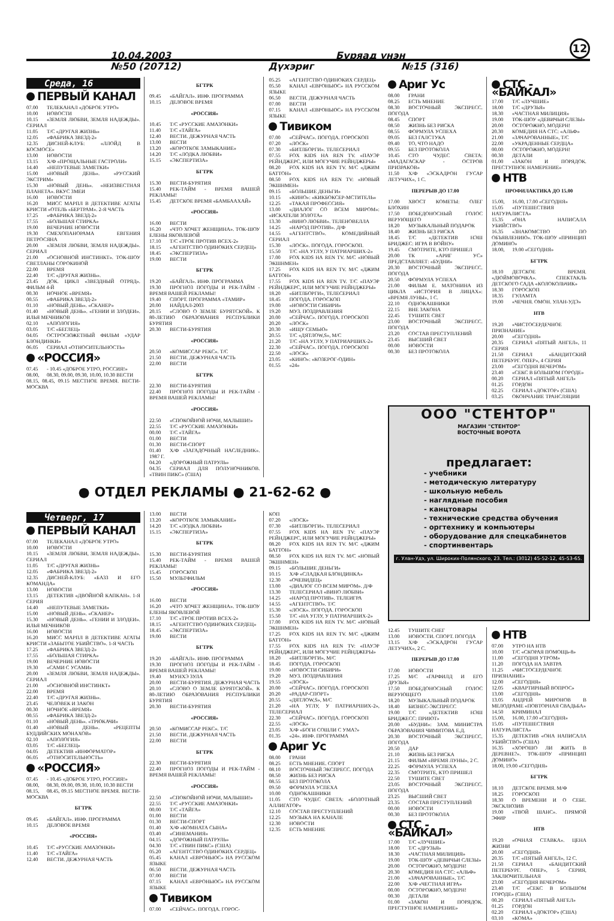10.04.2003 Буряад үнэн 12
№50 (20712) Дүхэриг №15 (316)
Среда, 16
ПЕРВЫЙ КАНАЛ
07.00 ТЕЛЕКАНАЛ «ДОБРОЕ УТРО»
10.00 НОВОСТИ
10.15 «ЗЕМЛЯ ЛЮБВИ, ЗЕМЛЯ НАДЕЖДЫ». СЕРИАЛ
11.05 Т/С «ДРУГАЯ ЖИЗНЬ»
12.05 «ФАБРИКА ЗВЕЗД-2»
12.35 ДИСНЕЙ-КЛУБ: «ЛЛОЙД В КОСМОСЕ»
13.00 НОВОСТИ
13.15 Х/Ф «ПРОЩАЛЬНЫЕ ГАСТРОЛИ»
14.40 «НЕПУТЕВЫЕ ЗАМЕТКИ»
15.00 «НОВЫЙ ДЕНЬ». «РУССКИЙ ЭКСТРИМ»
15.30 «НОВЫЙ ДЕНЬ». «НЕИЗВЕСТНАЯ ПЛАНЕТА». ВКУС ЗМЕИ
16.00 НОВОСТИ
16.20 МИСС МАРПЛ В ДЕТЕКТИВЕ АГАТЫ КРИСТИ «ОТЕЛЬ «БЕРТРАМ». 2-Я ЧАСТЬ
17.25 «ФАБРИКА ЗВЕЗД-2»
17.55 «БОЛЬШАЯ СТИРКА»
19.00 ВЕЧЕРНИЕ НОВОСТИ
19.30 СМЕХОПАНОРАМА ЕВГЕНИЯ ПЕТРОСЯНА
20.00 «ЗЕМЛЯ ЛЮБВИ, ЗЕМЛЯ НАДЕЖДЫ». СЕРИАЛ
21.00 «ОСНОВНОЙ ИНСТИНКТ». ТОК-ШОУ СВЕТЛАНЫ СОРОКИНОЙ
22.00 ВРЕМЯ
22.40 Т/С «ДРУГАЯ ЖИЗНЬ».
23.45 ДОК. ЦИКЛ «ЗВЕЗДНЫЙ ОТРЯД». ФИЛЬМ 4-Й
00.30 НОЧНОЕ «ВРЕМЯ»
00.55 «ФАБРИКА ЗВЕЗД-2»
01.10 «НОВЫЙ ДЕНЬ». «СКАНЕР»
01.40 «НОВЫЙ ДЕНЬ». «ГЕНИИ И ЗЛОДЕИ». ИЛЬЯ МЕЧНИКОВ
02.10 «АПОЛОГИЯ»
03.05 Т/С «БЕГЛЕЦ»
04.05 ОСТРОСЮЖЕТНЫЙ ФИЛЬМ «УДАР БЛОНДИНКИ»
06.05 СЕРИАЛ «ОТНОСИТЕЛЬНОСТЬ»
«РОССИЯ»
07.45 - 10.45 «ДОБРОЕ УТРО, РОССИЯ!»
08.00, 08.30, 09.00, 09.30, 10.00, 10.30 ВЕСТИ
08.15, 08.45, 09.15 МЕСТНОЕ ВРЕМЯ. ВЕСТИ-МОСКВА
БГТРК
09.45 «БАЙГАЛ». ИНФ. ПРОГРАММА
10.15 ДЕЛОВОЕ ВРЕМЯ
«РОССИЯ»
10.45 Т/С «РУССКИЕ АМАЗОНКИ»
11.40 Т/С «ТАЙГА»
12.40 ВЕСТИ. ДЕЖУРНАЯ ЧАСТЬ
13.00 ВЕСТИ
13.20 «КОРОТКОЕ ЗАМЫКАНИЕ»
14.20 Т/С «ЛОДКА ЛЮБВИ»
15.15 «ЭКСПЕРТИЗА»
БГТРК
15.30 ВЕСТИ-БУРЯТИЯ
15.40 РЕК-ТАЙМ - ВРЕМЯ ВАШЕЙ РЕКЛАМЫ!
15.45 ДЕТСКОЕ ВРЕМЯ «БАМБААХАЙ»
«РОССИЯ»
16.00 ВЕСТИ
16.20 «ЧТО ХОЧЕТ ЖЕНЩИНА». ТОК-ШОУ ЕЛЕНЫ ЯКОВЛЕВОЙ
17.10 Т/С «ТРОЕ ПРОТИВ ВСЕХ-2»
18.15 «АГЕНТСТВО ОДИНОКИХ СЕРДЕЦ»
18.45 «ЭКСПЕРТИЗА»
19.00 ВЕСТИ
БГТРК
19.20 «БАЙГАЛ». ИНФ. ПРОГРАММА
19.30 ПРОГНОЗ ПОГОДЫ И РЕК-ТАЙМ - ВРЕМЯ ВАШЕЙ РЕКЛАМЫ!
19.40 СПОРТ. ПРОГРАММА «ТАМИР»
20.00 НАЙДАЛ-2003
20.15 «СЛОВО О ЗЕМЛЕ БУРЯТСКОЙ». К 80-ЛЕТИЮ ОБРАЗОВАНИЯ РЕСПУБЛИКИ БУРЯТИЯ
20.30 ВЕСТИ-БУРЯТИЯ
«РОССИЯ»
20.50 «КОМИССАР РЕКС». Т/С
21.50 ВЕСТИ. ДЕЖУРНАЯ ЧАСТЬ
22.00 ВЕСТИ
БГТРК
22.30 ВЕСТИ-БУРЯТИЯ
22.40 ПРОГНОЗ ПОГОДЫ И РЕК-ТАЙМ - ВРЕМЯ ВАШЕЙ РЕКЛАМЫ!
«РОССИЯ»
22.50 «СПОКОЙНОЙ НОЧИ, МАЛЫШИ!»
22.55 Т/С «РУССКИЕ АМАЗОНКИ»
00.00 Т/С «ТАЙГА»
01.00 ВЕСТИ
01.30 ВЕСТИ-СПОРТ
01.40 Х/Ф «ЗАГАДОЧНЫЙ НАСЛЕДНИК». 1987 Г.
04.20 «ДОРОЖНЫЙ ПАТРУЛЬ»
04.35 СЕРИАЛ ДЛЯ ПОЛУНОЧНИКОВ. «ТВИН ПИКС» (США)
05.25 «АГЕНТСТВО ОДИНОКИХ СЕРДЕЦ»
05.50 КАНАЛ «ЕВРОНЬЮС» НА РУССКОМ ЯЗЫКЕ
06.50 ВЕСТИ. ДЕЖУРНАЯ ЧАСТЬ
07.00 ВЕСТИ
07.15 КАНАЛ «ЕВРОНЬЮС» НА РУССКОМ ЯЗЫКЕ
Тивиком
07.00 «СЕЙЧАС». ПОГОДА. ГОРОСКОП
07.20 «ЛОСК»
07.30 «БИТЛБОРГИ». ТЕЛЕСЕРИАЛ
07.55 FOX KIDS НА REN TV. «ПАУЭР РЕЙНДЖЕРС, ИЛИ МОГУЧИЕ РЕЙНДЖЕРЫ»
08.20 FOX KIDS НА REN TV. М/С «ДЖИМ БАТТОН»
08.50 FOX KIDS НА REN TV: «НОВЫЙ ЭКШНМЕН»
09.15 «БОЛЬШИЕ ДЕНЬГИ»
10.15 «КИНО»: «КИКБОКСЕР-МСТИТЕЛЬ»
12.25 «ТАКАЯ ПРОФЕССИЯ»
13.00 «ДИАЛОГ СО ВСЕМ МИРОМ»: «ИСКАТЕЛИ ЗОЛОТА»
13.30 «ВИНО ЛЮБВИ». ТЕЛЕНОВЕЛЛА
14.25 «НАРОД ПРОТИВ». Д/Ф
14.55 «АГЕНТСТВО». КОМЕДИЙНЫЙ СЕРИАЛ
15.30 «ЛОСК». ПОГОДА. ГОРОСКОП.
15.50 Т/С «НА УГЛУ, У ПАТРИАРШИХ-2»
17.00 FOX KIDS НА REN TV. М/С «НОВЫЙ ЭКШНМЕН»
17.25 FOX KIDS НА REN TV. М/С «ДЖИМ БАТТОН»
17.55 FOX KIDS НА REN TV. Т/С «ПАУЭР РЕЙНДЖЕРС, ИЛИ МОГУЧИЕ РЕЙНДЖЕРЫ»
18.20 «БИТЛБОРГИ», ТЕЛЕСЕРИАЛ
18.45 ПОГОДА. ГОРОСКОП
19.00 «НОВОСТИ СИБИРИ»
19.20 МУЗ. ПОЗДРАВЛЕНИЯ
20.00 «СЕЙЧАС». ПОГОДА. ГОРОСКОП
20.20 «ЛОСК»
20.30 «ИЩУ СЕМЬЮ»
20.55 Т/С «ДЯТЛОW,S», М/С
21.20 Т/С «НА УГЛУ, У ПАТРИАРШИХ-2»
22.30 «СЕЙЧАС». ПОГОДА. ГОРОСКОП
22.50 «ЛОСК»
23.05 «КИНО»: «КОЗЕРОГ-ОДИН»
01.55 «24»
● ОТДЕЛ РЕКЛАМЫ ● 21-62-62 ●
Четверг, 17
ПЕРВЫЙ КАНАЛ
07.00 ТЕЛЕКАНАЛ «ДОБРОЕ УТРО»
10.00 НОВОСТИ
10.15 «ЗЕМЛЯ ЛЮБВИ, ЗЕМЛЯ НАДЕЖДЫ». СЕРИАЛ
11.05 Т/С «ДРУГАЯ ЖИЗНЬ»
12.05 «ФАБРИКА ЗВЕЗД-2»
12.35 ДИСНЕЙ-КЛУБ: «БАЗЗ И ЕГО КОМАНДА»
13.00 НОВОСТИ
13.15 ДЕТЕКТИВ «ДВОЙНОЙ КАПКАН». 1-Я СЕРИЯ
14.40 «НЕПУТЕВЫЕ ЗАМЕТКИ»
15.00 «НОВЫЙ ДЕНЬ». «СКАНЕР»
15.30 «НОВЫЙ ДЕНЬ». «ГЕНИИ И ЗЛОДЕИ». ИЛЬЯ МЕЧНИКОВ
16.00 НОВОСТИ
16.20 МИСС МАРПЛ В ДЕТЕКТИВЕ АГАТЫ КРИСТИ «ЗАБЫТОЕ УБИЙСТВО». 1-Я ЧАСТЬ
17.25 «ФАБРИКА ЗВЕЗД-2»
17.55 «БОЛЬШАЯ СТИРКА»
19.00 ВЕЧЕРНИЕ НОВОСТИ
19.30 «САМИ С УСАМИ»
20.00 «ЗЕМЛЯ ЛЮБВИ, ЗЕМЛЯ НАДЕЖДЫ». СЕРИАЛ
21.00 «ОСНОВНОЙ ИНСТИНКТ»
22.00 ВРЕМЯ
22.40 Т/С «ДРУГАЯ ЖИЗНЬ».
23.45 ЧЕЛОВЕК И ЗАКОН
00.30 НОЧНОЕ «ВРЕМЯ»
00.55 «ФАБРИКА ЗВЕЗД-2»
01.10 «НОВЫЙ ДЕНЬ». «ТРЮКАЧИ»
01.40 «НОВЫЙ ДЕНЬ». «РЕЦЕПТЫ БУДДИЙСКИХ МОНАХОВ»
02.10 «АПОЛОГИЯ»
03.05 Т/С «БЕГЛЕЦ»
04.05 ДЕТЕКТИВ «ИНФОРМАТОР»
06.05 «ОТНОСИТЕЛЬНОСТЬ»
«РОССИЯ»
07.45 - 10.45 «ДОБРОЕ УТРО, РОССИЯ!»
08.00, 08.30, 09.00, 09.30, 10.00, 10.30 ВЕСТИ
08.15, 08.45, 09.15 МЕСТНОЕ ВРЕМЯ. ВЕСТИ-МОСКВА
БГТРК
09.45 «БАЙГАЛ». ИНФ. ПРОГРАММА
10.15 ДЕЛОВОЕ ВРЕМЯ
«РОССИЯ»
10.45 Т/С «РУССКИЕ АМАЗОНКИ»
11.40 Т/С «ТАЙГА»
12.40 ВЕСТИ. ДЕЖУРНАЯ ЧАСТЬ
13.00 ВЕСТИ
13.20 «КОРОТКОЕ ЗАМЫКАНИЕ»
14.20 Т/С «ЛОДКА ЛЮБВИ»
15.15 «ЭКСПЕРТИЗА»
БГТРК
15.30 ВЕСТИ-БУРЯТИЯ
15.40 РЕК-ТАЙМ - ВРЕМЯ ВАШЕЙ РЕКЛАМЫ!
15.45 ГОРОСКОП
15.50 МУЛЬТФИЛЬМ
«РОССИЯ»
16.00 ВЕСТИ
16.20 «ЧТО ХОЧЕТ ЖЕНЩИНА». ТОК-ШОУ ЕЛЕНЫ ЯКОВЛЕВОЙ
17.10 Т/С «ТРОЕ ПРОТИВ ВСЕХ-2»
18.15 «АГЕНТСТВО ОДИНОКИХ СЕРДЕЦ»
18.45 «ЭКСПЕРТИЗА»
19.00 ВЕСТИ
БГТРК
19.20 «БАЙГАЛ». ИНФ. ПРОГРАММА
19.30 ПРОГНОЗ ПОГОДЫ И РЕК-ТАЙМ - ВРЕМЯ ВАШЕЙ РЕКЛАМЫ!
19.40 МУНХЭ ЗУЛА
20.00 ВЕСТИ-БУРЯТИЯ. ДЕЖУРНАЯ ЧАСТЬ
20.10 «СЛОВО О ЗЕМЛЕ БУРЯТСКОЙ». К 80-ЛЕТИЮ ОБРАЗОВАНИЯ РЕСПУБЛИКИ БУРЯТИЯ
20.30 ВЕСТИ-БУРЯТИЯ
«РОССИЯ»
20.50 «КОМИССАР РЕКС». Т/С
21.50 ВЕСТИ. ДЕЖУРНАЯ ЧАСТЬ
22.00 ВЕСТИ
БГТРК
22.30 ВЕСТИ-БУРЯТИЯ
22.40 ПРОГНОЗ ПОГОДЫ И РЕК-ТАЙМ - ВРЕМЯ ВАШЕЙ РЕКЛАМЫ!
«РОССИЯ»
22.50 «СПОКОЙНОЙ НОЧИ, МАЛЫШИ!»
22.55 Т/С «РУССКИЕ АМАЗОНКИ»
00.00 Т/С «ТАЙГА»
01.00 ВЕСТИ
01.30 ВЕСТИ-СПОРТ
01.40 Х/Ф «КОМНАТА СЫНА»
03.40 «СИНЕМАНИЯ»
04.15 «ДОРОЖНЫЙ ПАТРУЛЬ»
04.30 Т/С «ТВИН ПИКС» (США)
05.20 «АГЕНТСТВО ОДИНОКИХ СЕРДЕЦ»
05.45 КАНАЛ «ЕВРОНЬЮС» НА РУССКОМ ЯЗЫКЕ
06.50 ВЕСТИ. ДЕЖУРНАЯ ЧАСТЬ
07.00 ВЕСТИ
07.15 КАНАЛ «ЕВРОНЬЮС» НА РУССКОМ ЯЗЫКЕ
Тивиком
07.00 «СЕЙЧАС». ПОГОДА. ГОРОС-
КОП
07.20 «ЛОСК»
07.30 «БИТЛБОРГИ». ТЕЛЕСЕРИАЛ
07.55 FOX KIDS НА REN TV: «ПАУЭР РЕЙНДЖЕРС, ИЛИ МОГУЧИЕ РЕЙНДЖЕРЫ»
08.20 FOX KIDS НА REN TV. М/С «ДЖИМ БАТТОН»
08.50 FOX KIDS НА REN TV. М/С «НОВЫЙ ЭКШНМЕН»
09.15 «БОЛЬШИЕ ДЕНЬГИ»
10.15 Х/Ф «СЛАДКАЯ БЛОНДИНКА»
12.30 «ОЧЕВИДЕЦ»
13.00 «ДИАЛОГ СО ВСЕМ МИРОМ». Д/Ф
13.30 ТЕЛЕСЕРИАЛ «ВИНО ЛЮБВИ»
14.25 «НАРОД ПРОТИВ». ТЕЛЕИГРА
14.55 «АГЕНТСТВО». Т/С
15.30 «ЛОСК». ПОГОДА. ГОРОСКОП
15.50 Т/С «НА УГЛУ, У ПАТРИАРШИХ-2»
17.00 FOX KIDS НА REN TV. М/С «НОВЫЙ ЭКШНМЕН»
17.25 FOX KIDS НА REN TV. М/С «ДЖИМ БАТТОН»
17.55 FOX KIDS НА REN TV: «ПАУЭР РЕЙНДЖЕРС, ИЛИ МОГУЧИЕ РЕЙНДЖЕРЫ»
18.20 «БИТЛБОРГИ», М/С
18.45 ПОГОДА. ГОРОСКОП
19.00 «НОВОСТИ СИБИРИ»
19.20 МУЗ. ПОЗДРАВЛЕНИЯ
19.55 «ЛОСК»
20.00 «СЕЙЧАС». ПОГОДА. ГОРОСКОП
20.20 «РАДАР-СПОРТ»
20.55 «ДЯТЛОW,S», М/С
21.20 «НА УГЛУ, У ПАТРИАРШИХ-2», ТЕЛЕСЕРИАЛ
22.30 «СЕЙЧАС». ПОГОДА. ГОРОСКОП
22.55 «ЛОСК»
23.05 Х/Ф «БОГИ СОШЛИ С УМА?»
01.35 «24». ИНФ. ПРОГРАММА
Ариг Ус
08.00 ГРАНИ
08.25 ЕСТЬ МНЕНИЕ. СПОРТ
08.10 ВОСТОЧНЫЙ ЭКСПРЕСС. ПОГОДА
08.50 ЖИЗНЬ БЕЗ РИСКА
08.55 БЕЗ ПРОТОКОЛА
09.50 ФОРМУЛА УСПЕХА
10.00 ОДНОКАШНИКИ
11.05 СТО ЧУДЕС СВЕТА: «БОЛОТНЫЙ АЛЛИГАТОР»
12.10 СОСТАВ ПРЕСТУПЛЕНИЙ
12.25 МУЗЫКА НА КАНАЛЕ
12.30 НОВОСТИ
12.35 ЕСТЬ МНЕНИЕ
Ариг Ус
08.00 ГРАНИ
08.25 ЕСТЬ МНЕНИЕ
08.30 ВОСТОЧНЫЙ ЭКСПРЕСС. ПОГОДА
08.45 СПОРТ
08.50 ЖИЗНЬ БЕЗ РИСКА
08.55 ФОРМУЛА УСПЕХА
09.05 БЕЗ ГАЛСТУКА
09.40 ТО, ЧТО НАДО
09.55 БЕЗ ПРОТОКОЛА
10.45 СТО ЧУДЕС СВЕТА: «МАДАГАСКАР - ОСТРОВ ПРИЗРАКОВ»
11.50 Х/Ф «ЭСКАДРОН ГУСАР ЛЕТУЧИХ», 1 С.
ПЕРЕРЫВ ДО 17.00
17.00 ХВОСТ КОМЕТЫ: ОЛЕГ БЛОХИН
17.50 ПОБЕДОНОСНЫЙ ГОЛОС ВЕРУЮЩЕГО
18.20 МУЗЫКАЛЬНЫЙ ПОДАРОК
18.40 ЖИЗНЬ БЕЗ РИСКА
18.45 Т/С «ДЕТЕКТИВ НЭШ БРИДЖЕС: ИГРА В ВОЙНУ»
19.45 СМОТРИТЕ, КТО ПРИШЕЛ
20.00 ТК «АРИГ УС» ПРЕДСТАВЛЯЕТ: «БУДНИ»
20.30 ВОСТОЧНЫЙ ЭКСПРЕСС. ПОГОДА
20.50 ФОРМУЛА УСПЕХА
21.00 ФИЛЬМ Е. МАТОНИНА ИЗ ЦИКЛА «ИСТОРИЯ В ЛИЦАХ»: «ВРЕМЯ ЛУНЫ», 1 С.
22.10 ОДНОКАШНИКИ
22.15 ВНЕ ЗАКОНА
22.45 ТУШИТЕ СВЕТ
23.00 ВОСТОЧНЫЙ ЭКСПРЕСС. ПОГОДА
23.20 СОСТАВ ПРЕСТУПЛЕНИЙ
23.45 ВЫСШИЙ СВЕТ
00.00 НОВОСТИ
00.30 БЕЗ ПРОТОКОЛА
СТС - «БАЙКАЛ»
17.00 Т/С «ЛУЧШИЕ»
18.00 Т/С «ДРУЗЬЯ»
18.30 «ЧАСТНАЯ МИЛИЦИЯ»
19.00 ТОК-ШОУ «ДЕВИЧЬИ СЛЕЗЫ»
20.00 ОСТОРОЖНО, МОДЕРН!
20.30 КОМЕДИЯ НА СТС: «АЛЬФ»
21.00 «ЗАЧАРОВАННЫЕ», Т/С
22.00 «УКРАДЕННЫЕ СЕРДЦА»
00.00 ОСТОРОЖНО, МОДЕРН!
00.30 ДЕТАЛИ
01.00 «ЗАКОН И ПОРЯДОК. ПРЕСТУПНОЕ НАМЕРЕНИЕ»
НТВ
ПРОФИЛАКТИКА ДО 15.00
15.00, 16.00, 17.00 «СЕГОДНЯ»
15.05 «ПУТЕШЕСТВИЯ НАТУРАЛИСТА»
15.35 «ОНА НАПИСАЛА УБИЙСТВО»
16.35 «ЗНАКОМСТВО ПО ОБЪЯВЛЕНИЮ». ТОК-ШОУ «ПРИНЦИП ДОМИНО»
18.00, 19.00 «СЕГОДНЯ»
БГТРК
18.10 ДЕТСКОЕ ВРЕМЯ. «ДЮЙМОВОЧКА». СПЕКТАКЛЬ ДЕТСКОГО САДА «КОЛОКОЛЬЧИК»
18.30 ГОРОСКОП
18.35 ГУЛАМТА
19.00 «ЧЕЧНЯ. ОМОН. УЛАН-УДЭ»
НТВ
19.20 «ЧИСТОСЕРДЕЧНОЕ ПРИЗНАНИЕ»
20.00 «СЕГОДНЯ»
20.35 СЕРИАЛ «ПЯТЫЙ АНГЕЛ», 11 СЕРИЯ
21.50 СЕРИАЛ «БАНДИТСКИЙ ПЕТЕРБУРГ. ОПЕР», 4 СЕРИЯ
23.00 «СЕГОДНЯ ВЕЧЕРОМ»
23.40 «СЕКС В БОЛЬШОМ ГОРОДЕ»
00.20 СЕРИАЛ «ПЯТЫЙ АНГЕЛ»
01.25 ГОРДОН
02.25 СЕРИАЛ «ДОКТОР» (США)
03.25 ОКОНЧАНИЕ ТРАНСЛЯЦИИ
ООО "СТЕНТОР"
МАГАЗИН "СТЕНТОР"
ВОСТОЧНЫЕ ВОРОТА
предлагает:
- учебники
- методическую литературу
- школьную мебель
- наглядные пособия
- канцтовары
- технические средства обучения
- оргтехнику и компьютеры
- оборудование для спецкабинетов
- спортинвентарь
г. Улан-Удэ, ул. Широких-Полянского, 23. Тел.: (3012) 45-52-12, 45-53-65.
12.45 ТУШИТЕ СНЕГ
13.00 НОВОСТИ. СПОРТ. ПОГОДА
13.15 Х/Ф «ЭСКАДРОН ГУСАР ЛЕТУЧИХ», 2 С.
ПЕРЕРЫВ ДО 17.00
17.00 НОВОСТИ
17.25 М/С «ГАРФИЛД И ЕГО ДРУЗЬЯ»
17.50 ПОБЕДОНОСНЫЙ ГОЛОС ВЕРУЮЩЕГО
18.20 МУЗЫКАЛЬНЫЙ ПОДАРОК
18.40 БИЗНЕС-ЭКСПРЕСС
19.00 Т/С «ДЕТЕКТИВ НЭШ БРИДЖЕСС: ПРИЮТ»
20.00 «БУДНИ»: ЗАМ. МИНИСТРА ОБРАЗОВАНИЯ ЧИМИТОВА Е.Д.
20.30 ВОСТОЧНЫЙ ЭКСПРЕСС. ПОГОДА
20.50 ДАР
21.10 ЖИЗНЬ БЕЗ РИСКА
21.15 ФИЛЬМ «ВРЕМЯ ЛУНЫ», 2 С.
22.25 ФОРМУЛА УСПЕХА
22.35 СМОТРИТЕ, КТО ПРИШЕЛ
22.50 ТУШИТЕ СВЕТ
23.05 ВОСТОЧНЫЙ ЭКСПРЕСС. ПОГОДА
23.25 ВЫСШИЙ СВЕТ
23.35 СОСТАВ ПРЕСТУПЛЕНИЙ
00.00 НОВОСТИ
00.30 БЕЗ ПРОТОКОЛА
СТС - «БАЙКАЛ»
17.00 Т/С «ЛУЧШИЕ»
18.00 Т/С «ДРУЗЬЯ»
18.30 «ЧАСТНАЯ МИЛИЦИЯ»
19.00 ТОК-ШОУ «ДЕВИЧЬИ СЛЕЗЫ»
20.00 ОСТОРОЖНО, МОДЕРН!
20.30 КОМЕДИЯ НА СТС: «АЛЬФ»
21.00 «ЗАЧАРОВАННЫЕ», Т/С
22.00 Х/Ф «ЧЕСТНАЯ ИГРА»
00.00 ОСТОРОЖНО, МОДЕРН!
00.30 ДЕТАЛИ
01.00 «ЗАКОН И ПОРЯДОК. ПРЕСТУПНОЕ НАМЕРЕНИЕ»
НТВ
07.00 УТРО НА НТВ
10.00 Т/С «СКОРАЯ ПОМОЩЬ-8»
11.00 «СЕГОДНЯ УТРОМ»
11.20 ПОГОДА НА ЗАВТРА
11.25 «ЧИСТОСЕРДЕЧНОЕ ПРИЗНАНИЕ»
12.00 «СЕГОДНЯ»
12.05 «КВАРТИРНЫЙ ВОПРОС»
13.00 «СЕГОДНЯ»
13.05 АНДРЕЙ МИРОНОВ В МЕЛОДРАМЕ «ПОВТОРНАЯ СВАДЬБА»
14.50 КРИМИНАЛ
15.00, 16.00, 17.00 «СЕГОДНЯ»
15.05 «ПУТЕШЕСТВИЯ НАТУРАЛИСТА»
15.35 ДЕТЕКТИВ «ОНА НАПИСАЛА УБИЙСТВО» (США)
16.35 «ХОРОШО ЛИ ЖИТЬ В ДЕРЕВНЕ?». ТОК-ШОУ «ПРИНЦИП ДОМИНО»
18.00, 19.00 «СЕГОДНЯ»
БГТРК
18.10 ДЕТСКОЕ ВРЕМЯ. М/Ф
18.25 ГОРОСКОП
18.30 О ВРЕМЕНИ И О СЕБЕ. ЭКСКЛЮЗИВ
19.00 «ТВОЙ ШАНС». ПРЯМОЙ ЭФИР
НТВ
19.20 «ОЧНАЯ СТАВКА». ЦЕНА ЖИЗНИ
20.00 «СЕГОДНЯ»
20.35 Т/С «ПЯТЫЙ АНГЕЛ», 12 С.
21.50 СЕРИАЛ «БАНДИТСКИЙ ПЕТЕРБУРГ. ОПЕР», 5 СЕРИЯ, ЗАКЛЮЧИТЕЛЬНАЯ
23.00 «СЕГОДНЯ ВЕЧЕРОМ»
23.40 Т/С «СЕКС В БОЛЬШОМ ГОРОДЕ» (США)
00.20 СЕРИАЛ «ПЯТЫЙ АНГЕЛ»
01.25 ГОРДОН
02.20 СЕРИАЛ «ДОКТОР» (США)
03.10 «КОМА»